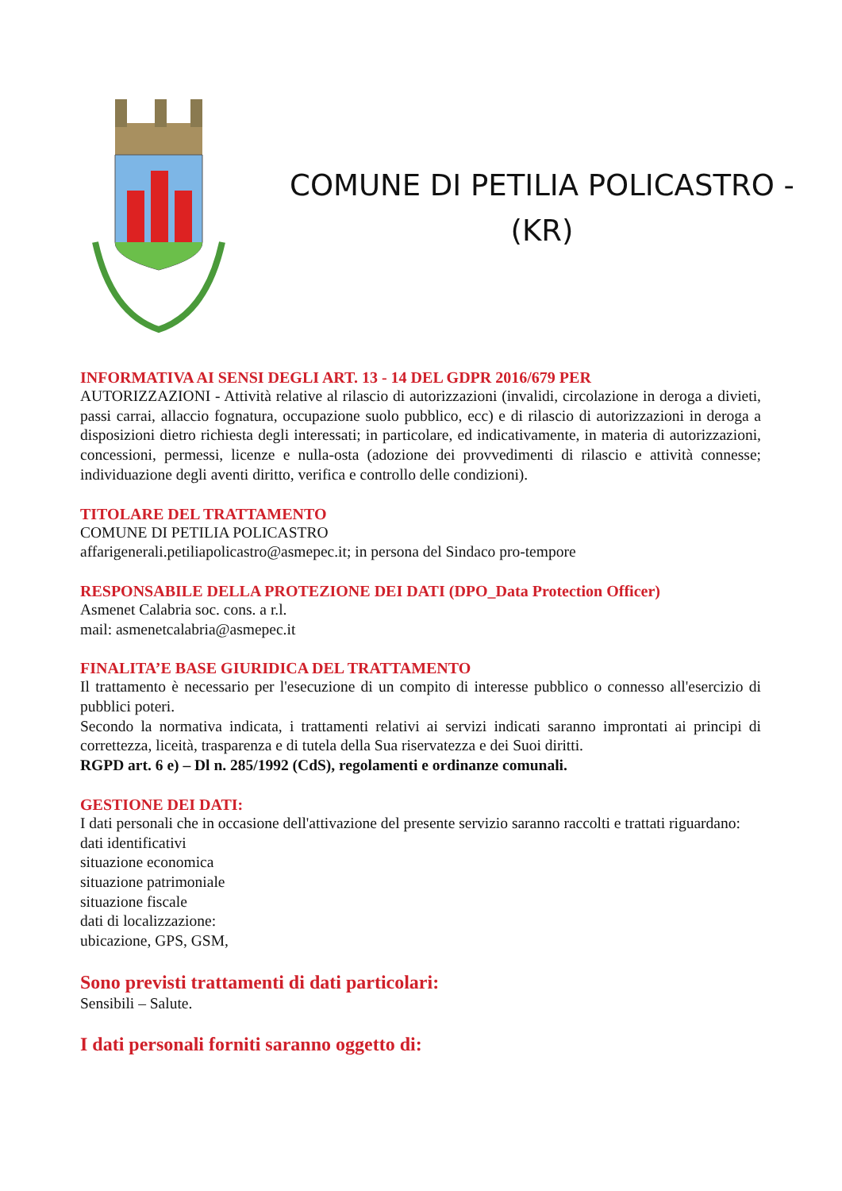COMUNE DI PETILIA POLICASTRO -
(KR)
INFORMATIVA AI SENSI DEGLI ART. 13 - 14 DEL GDPR 2016/679 PER
AUTORIZZAZIONI - Attività relative al rilascio di autorizzazioni (invalidi, circolazione in deroga a divieti, passi carrai, allaccio fognatura, occupazione suolo pubblico, ecc) e di rilascio di autorizzazioni in deroga a disposizioni dietro richiesta degli interessati; in particolare, ed indicativamente, in materia di autorizzazioni, concessioni, permessi, licenze e nulla-osta (adozione dei provvedimenti di rilascio e attività connesse; individuazione degli aventi diritto, verifica e controllo delle condizioni).
TITOLARE DEL TRATTAMENTO
COMUNE DI PETILIA POLICASTRO
affarigenerali.petiliapolicastro@asmepec.it; in persona del Sindaco pro-tempore
RESPONSABILE DELLA PROTEZIONE DEI DATI (DPO_Data Protection Officer)
Asmenet Calabria soc. cons. a r.l.
mail: asmenetcalabria@asmepec.it
FINALITA’E BASE GIURIDICA DEL TRATTAMENTO
Il trattamento è necessario per l'esecuzione di un compito di interesse pubblico o connesso all'esercizio di pubblici poteri.
Secondo la normativa indicata, i trattamenti relativi ai servizi indicati saranno improntati ai principi di correttezza, liceità, trasparenza e di tutela della Sua riservatezza e dei Suoi diritti.
RGPD art. 6 e) – Dl n. 285/1992 (CdS), regolamenti e ordinanze comunali.
GESTIONE DEI DATI:
I dati personali che in occasione dell'attivazione del presente servizio saranno raccolti e trattati riguardano:
dati identificativi
situazione economica
situazione patrimoniale
situazione fiscale
dati di localizzazione:
ubicazione, GPS, GSM,
Sono previsti trattamenti di dati particolari:
Sensibili – Salute.
I dati personali forniti saranno oggetto di: